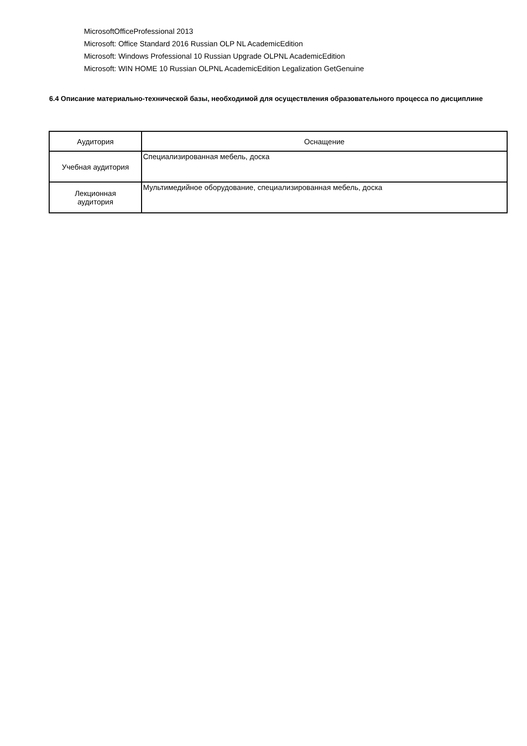MicrosoftOfficeProfessional 2013
Microsoft: Office Standard 2016 Russian OLP NL AcademicEdition
Microsoft: Windows Professional 10 Russian Upgrade OLPNL AcademicEdition
Microsoft: WIN HOME 10 Russian OLPNL AcademicEdition Legalization GetGenuine
6.4 Описание материально-технической базы, необходимой для осуществления образовательного процесса по дисциплине
| Аудитория | Оснащение |
| --- | --- |
| Учебная аудитория | Специализированная мебель, доска |
| Лекционная аудитория | Мультимедийное оборудование, специализированная мебель, доска |